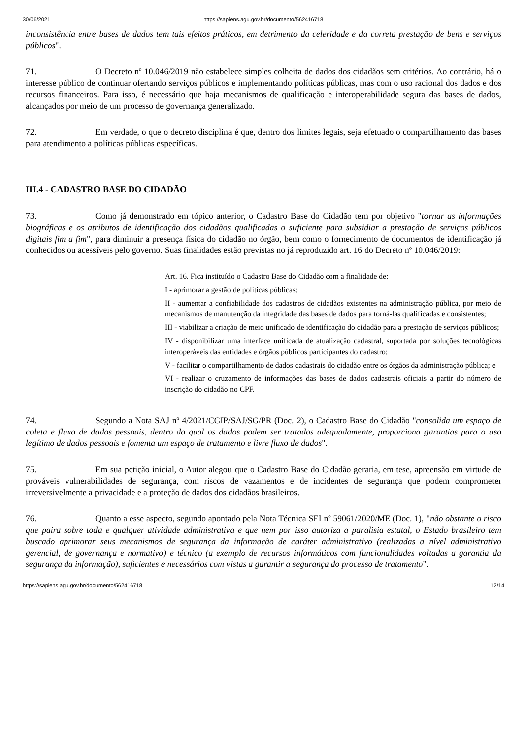30/06/2021 https://sapiens.agu.gov.br/documento/562416718
inconsistência entre bases de dados tem tais efeitos práticos, em detrimento da celeridade e da correta prestação de bens e serviços públicos".
71. O Decreto nº 10.046/2019 não estabelece simples colheita de dados dos cidadãos sem critérios. Ao contrário, há o interesse público de continuar ofertando serviços públicos e implementando políticas públicas, mas com o uso racional dos dados e dos recursos financeiros. Para isso, é necessário que haja mecanismos de qualificação e interoperabilidade segura das bases de dados, alcançados por meio de um processo de governança generalizado.
72. Em verdade, o que o decreto disciplina é que, dentro dos limites legais, seja efetuado o compartilhamento das bases para atendimento a políticas públicas específicas.
III.4 - CADASTRO BASE DO CIDADÃO
73. Como já demonstrado em tópico anterior, o Cadastro Base do Cidadão tem por objetivo "tornar as informações biográficas e os atributos de identificação dos cidadãos qualificadas o suficiente para subsidiar a prestação de serviços públicos digitais fim a fim", para diminuir a presença física do cidadão no órgão, bem como o fornecimento de documentos de identificação já conhecidos ou acessíveis pelo governo. Suas finalidades estão previstas no já reproduzido art. 16 do Decreto nº 10.046/2019:
Art. 16. Fica instituído o Cadastro Base do Cidadão com a finalidade de:
I - aprimorar a gestão de políticas públicas;
II - aumentar a confiabilidade dos cadastros de cidadãos existentes na administração pública, por meio de mecanismos de manutenção da integridade das bases de dados para torná-las qualificadas e consistentes;
III - viabilizar a criação de meio unificado de identificação do cidadão para a prestação de serviços públicos;
IV - disponibilizar uma interface unificada de atualização cadastral, suportada por soluções tecnológicas interoperáveis das entidades e órgãos públicos participantes do cadastro;
V - facilitar o compartilhamento de dados cadastrais do cidadão entre os órgãos da administração pública; e
VI - realizar o cruzamento de informações das bases de dados cadastrais oficiais a partir do número de inscrição do cidadão no CPF.
74. Segundo a Nota SAJ nº 4/2021/CGIP/SAJ/SG/PR (Doc. 2), o Cadastro Base do Cidadão "consolida um espaço de coleta e fluxo de dados pessoais, dentro do qual os dados podem ser tratados adequadamente, proporciona garantias para o uso legítimo de dados pessoais e fomenta um espaço de tratamento e livre fluxo de dados".
75. Em sua petição inicial, o Autor alegou que o Cadastro Base do Cidadão geraria, em tese, apreensão em virtude de prováveis vulnerabilidades de segurança, com riscos de vazamentos e de incidentes de segurança que podem comprometer irreversivelmente a privacidade e a proteção de dados dos cidadãos brasileiros.
76. Quanto a esse aspecto, segundo apontado pela Nota Técnica SEI nº 59061/2020/ME (Doc. 1), "não obstante o risco que paira sobre toda e qualquer atividade administrativa e que nem por isso autoriza a paralisia estatal, o Estado brasileiro tem buscado aprimorar seus mecanismos de segurança da informação de caráter administrativo (realizadas a nível administrativo gerencial, de governança e normativo) e técnico (a exemplo de recursos informáticos com funcionalidades voltadas a garantia da segurança da informação), suficientes e necessários com vistas a garantir a segurança do processo de tratamento".
https://sapiens.agu.gov.br/documento/562416718 12/14